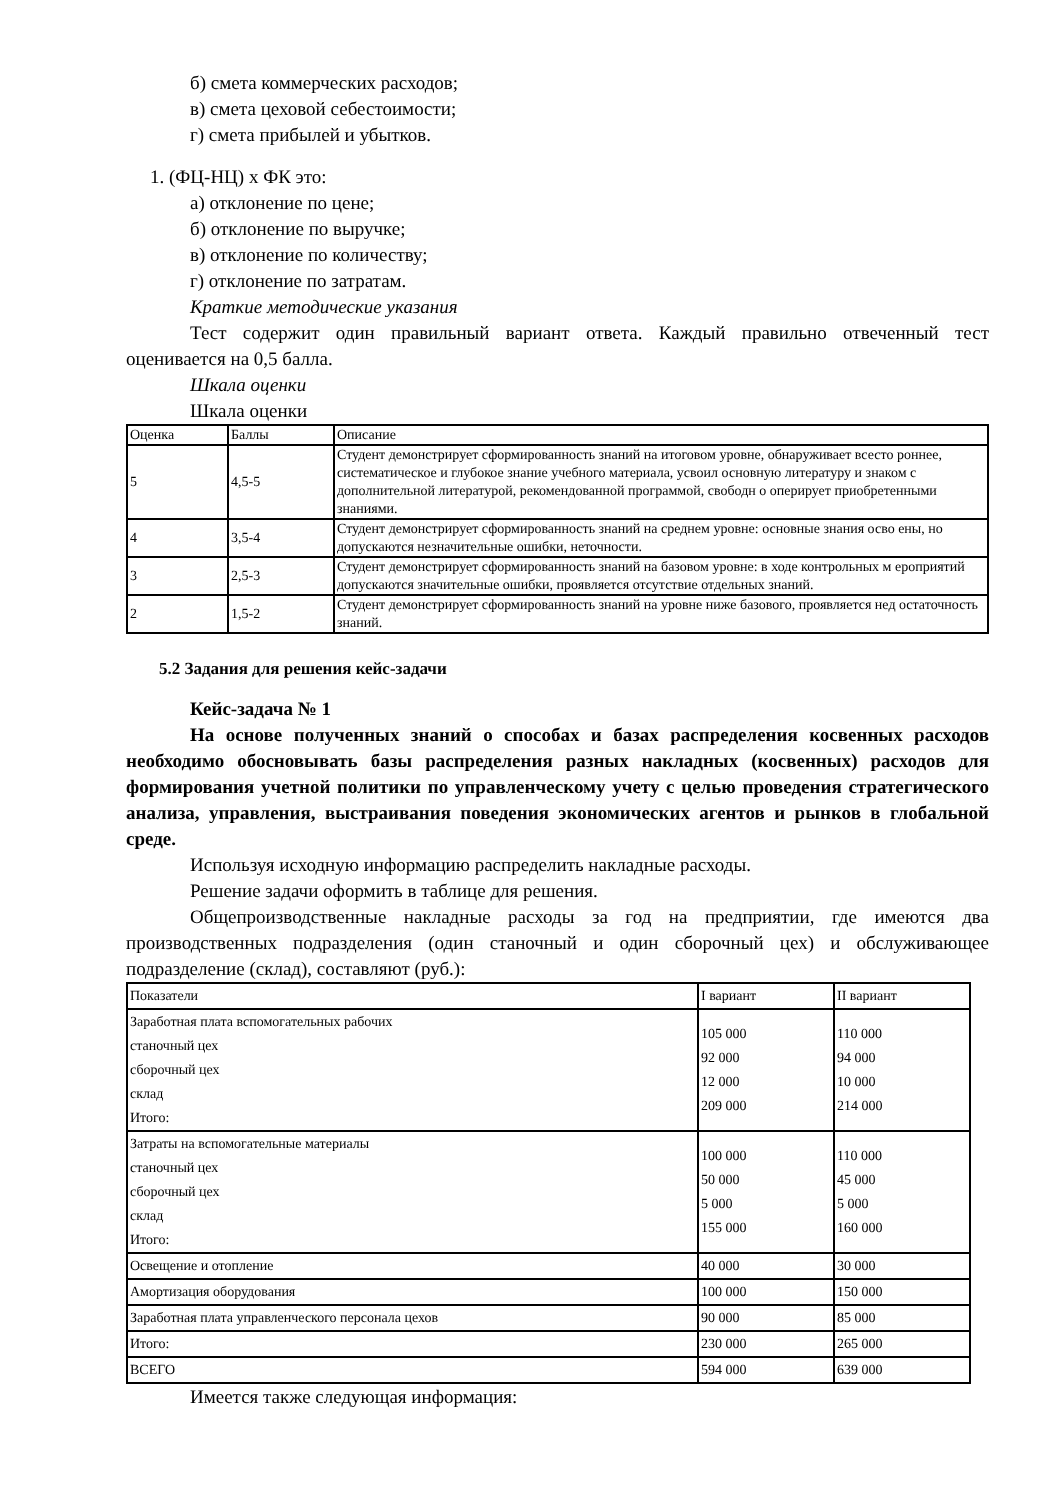б) смета коммерческих расходов;
в) смета цеховой себестоимости;
г) смета прибылей и убытков.
1. (ФЦ-НЦ) х ФК это:
а) отклонение по цене;
б) отклонение по выручке;
в) отклонение по количеству;
г) отклонение по затратам.
Краткие методические указания
Тест содержит один правильный вариант ответа. Каждый правильно отвеченный тест оценивается на 0,5 балла.
Шкала оценки
Шкала оценки
| Оценка | Баллы | Описание |
| 5 | 4,5-5 | Студент демонстрирует сформированность знаний на итоговом уровне, обнаруживает всесто роннее, систематическое и глубокое знание учебного материала, усвоил основную литературу и знаком с дополнительной литературой, рекомендованной программой, свободн о оперирует приобретенными знаниями. |
| 4 | 3,5-4 | Студент демонстрирует сформированность знаний на среднем уровне: основные знания осво ены, но допускаются незначительные ошибки, неточности. |
| 3 | 2,5-3 | Студент демонстрирует сформированность знаний на базовом уровне: в ходе контрольных м ероприятий допускаются значительные ошибки, проявляется отсутствие отдельных знаний. |
| 2 | 1,5-2 | Студент демонстрирует сформированность знаний на уровне ниже базового, проявляется нед остаточность знаний. |
5.2 Задания для решения кейс-задачи
Кейс-задача № 1
На основе полученных знаний о способах и базах распределения косвенных расходов необходимо обосновывать базы распределения разных накладных (косвенных) расходов для формирования учетной политики по управленческому учету с целью проведения стратегического анализа, управления, выстраивания поведения экономических агентов и рынков в глобальной среде.
Используя исходную информацию распределить накладные расходы.
Решение задачи оформить в таблице для решения.
Общепроизводственные накладные расходы за год на предприятии, где имеются два производственных подразделения (один станочный и один сборочный цех) и обслуживающее подразделение (склад), составляют (руб.):
| Показатели | I вариант | II вариант |
| Заработная плата вспомогательных рабочих станочный цех сборочный цех склад Итого: | 105 000 92 000 12 000 209 000 | 110 000 94 000 10 000 214 000 |
| Затраты на вспомогательные материалы станочный цех сборочный цех склад Итого: | 100 000 50 000 5 000 155 000 | 110 000 45 000 5 000 160 000 |
| Освещение и отопление | 40 000 | 30 000 |
| Амортизация оборудования | 100 000 | 150 000 |
| Заработная плата управленческого персонала цехов | 90 000 | 85 000 |
| Итого: | 230 000 | 265 000 |
| ВСЕГО | 594 000 | 639 000 |
Имеется также следующая информация: